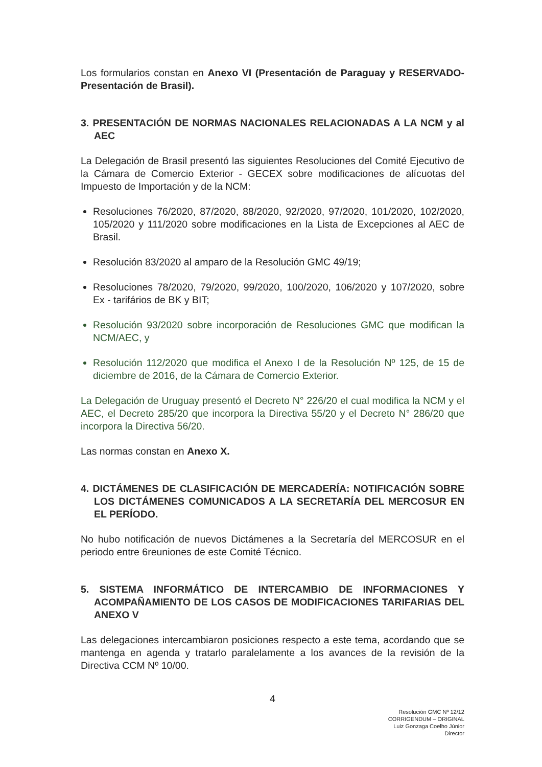Los formularios constan en Anexo VI (Presentación de Paraguay y RESERVADO- Presentación de Brasil).
3. PRESENTACIÓN DE NORMAS NACIONALES RELACIONADAS A LA NCM y al AEC
La Delegación de Brasil presentó las siguientes Resoluciones del Comité Ejecutivo de la Cámara de Comercio Exterior - GECEX sobre modificaciones de alícuotas del Impuesto de Importación y de la NCM:
Resoluciones 76/2020, 87/2020, 88/2020, 92/2020, 97/2020, 101/2020, 102/2020, 105/2020 y 111/2020 sobre modificaciones en la Lista de Excepciones al AEC de Brasil.
Resolución 83/2020 al amparo de la Resolución GMC 49/19;
Resoluciones 78/2020, 79/2020, 99/2020, 100/2020, 106/2020 y 107/2020, sobre Ex - tarifários de BK y BIT;
Resolución 93/2020 sobre incorporación de Resoluciones GMC que modifican la NCM/AEC, y
Resolución 112/2020 que modifica el Anexo I de la Resolución Nº 125, de 15 de diciembre de 2016, de la Cámara de Comercio Exterior.
La Delegación de Uruguay presentó el Decreto N° 226/20 el cual modifica la NCM y el AEC, el Decreto 285/20 que incorpora la Directiva 55/20 y el Decreto N° 286/20 que incorpora la Directiva 56/20.
Las normas constan en Anexo X.
4. DICTÁMENES DE CLASIFICACIÓN DE MERCADERÍA: NOTIFICACIÓN SOBRE LOS DICTÁMENES COMUNICADOS A LA SECRETARÍA DEL MERCOSUR EN EL PERÍODO.
No hubo notificación de nuevos Dictámenes a la Secretaría del MERCOSUR en el periodo entre 6reuniones de este Comité Técnico.
5. SISTEMA INFORMÁTICO DE INTERCAMBIO DE INFORMACIONES Y ACOMPAÑAMIENTO DE LOS CASOS DE MODIFICACIONES TARIFARIAS DEL ANEXO V
Las delegaciones intercambiaron posiciones respecto a este tema, acordando que se mantenga en agenda y tratarlo paralelamente a los avances de la revisión de la Directiva CCM Nº 10/00.
4
Resolución GMC Nº 12/12
CORRIGENDUM – ORIGINAL
Luiz Gonzaga Coelho Júnior
Director